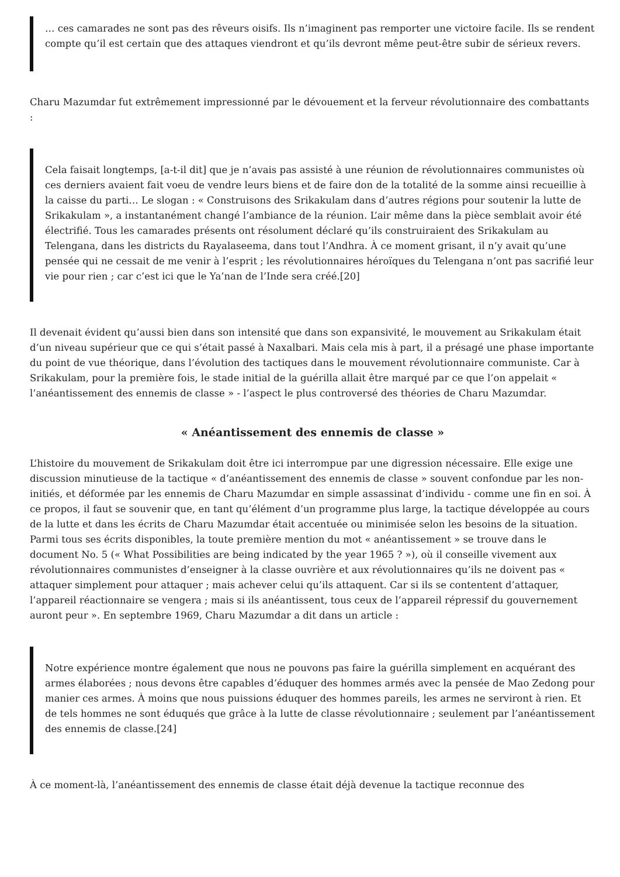… ces camarades ne sont pas des rêveurs oisifs. Ils n’imaginent pas remporter une victoire facile. Ils se rendent compte qu’il est certain que des attaques viendront et qu’ils devront même peut-être subir de sérieux revers.
Charu Mazumdar fut extrêmement impressionné par le dévouement et la ferveur révolutionnaire des combattants :
Cela faisait longtemps, [a-t-il dit] que je n’avais pas assisté à une réunion de révolutionnaires communistes où ces derniers avaient fait voeu de vendre leurs biens et de faire don de la totalité de la somme ainsi recueillie à la caisse du parti… Le slogan : « Construisons des Srikakulam dans d’autres régions pour soutenir la lutte de Srikakulam », a instantanément changé l’ambiance de la réunion. L’air même dans la pièce semblait avoir été électrifié. Tous les camarades présents ont résolument déclaré qu’ils construiraient des Srikakulam au Telengana, dans les districts du Rayalaseema, dans tout l’Andhra. À ce moment grisant, il n’y avait qu’une pensée qui ne cessait de me venir à l’esprit ; les révolutionnaires héroïques du Telengana n’ont pas sacrifié leur vie pour rien ; car c’est ici que le Ya’nan de l’Inde sera créé.[20]
Il devenait évident qu’aussi bien dans son intensité que dans son expansivité, le mouvement au Srikakulam était d’un niveau supérieur que ce qui s’était passé à Naxalbari. Mais cela mis à part, il a présagé une phase importante du point de vue théorique, dans l’évolution des tactiques dans le mouvement révolutionnaire communiste. Car à Srikakulam, pour la première fois, le stade initial de la guérilla allait être marqué par ce que l’on appelait « l’anéantissement des ennemis de classe » - l’aspect le plus controversé des théories de Charu Mazumdar.
« Anéantissement des ennemis de classe »
L’histoire du mouvement de Srikakulam doit être ici interrompue par une digression nécessaire. Elle exige une discussion minutieuse de la tactique « d’anéantissement des ennemis de classe » souvent confondue par les non-initiés, et déformée par les ennemis de Charu Mazumdar en simple assassinat d’individu - comme une fin en soi. À ce propos, il faut se souvenir que, en tant qu’élément d’un programme plus large, la tactique développée au cours de la lutte et dans les écrits de Charu Mazumdar était accentuée ou minimisée selon les besoins de la situation.
Parmi tous ses écrits disponibles, la toute première mention du mot « anéantissement » se trouve dans le document No. 5 (« What Possibilities are being indicated by the year 1965 ? »), où il conseille vivement aux révolutionnaires communistes d’enseigner à la classe ouvrière et aux révolutionnaires qu’ils ne doivent pas « attaquer simplement pour attaquer ; mais achever celui qu’ils attaquent. Car si ils se contentent d’attaquer, l’appareil réactionnaire se vengera ; mais si ils anéantissent, tous ceux de l’appareil répressif du gouvernement auront peur ». En septembre 1969, Charu Mazumdar a dit dans un article :
Notre expérience montre également que nous ne pouvons pas faire la guérilla simplement en acquérant des armes élaborées ; nous devons être capables d’éduquer des hommes armés avec la pensée de Mao Zedong pour manier ces armes. À moins que nous puissions éduquer des hommes pareils, les armes ne serviront à rien. Et de tels hommes ne sont éduqués que grâce à la lutte de classe révolutionnaire ; seulement par l’anéantissement des ennemis de classe.[24]
À ce moment-là, l’anéantissement des ennemis de classe était déjà devenue la tactique reconnue des